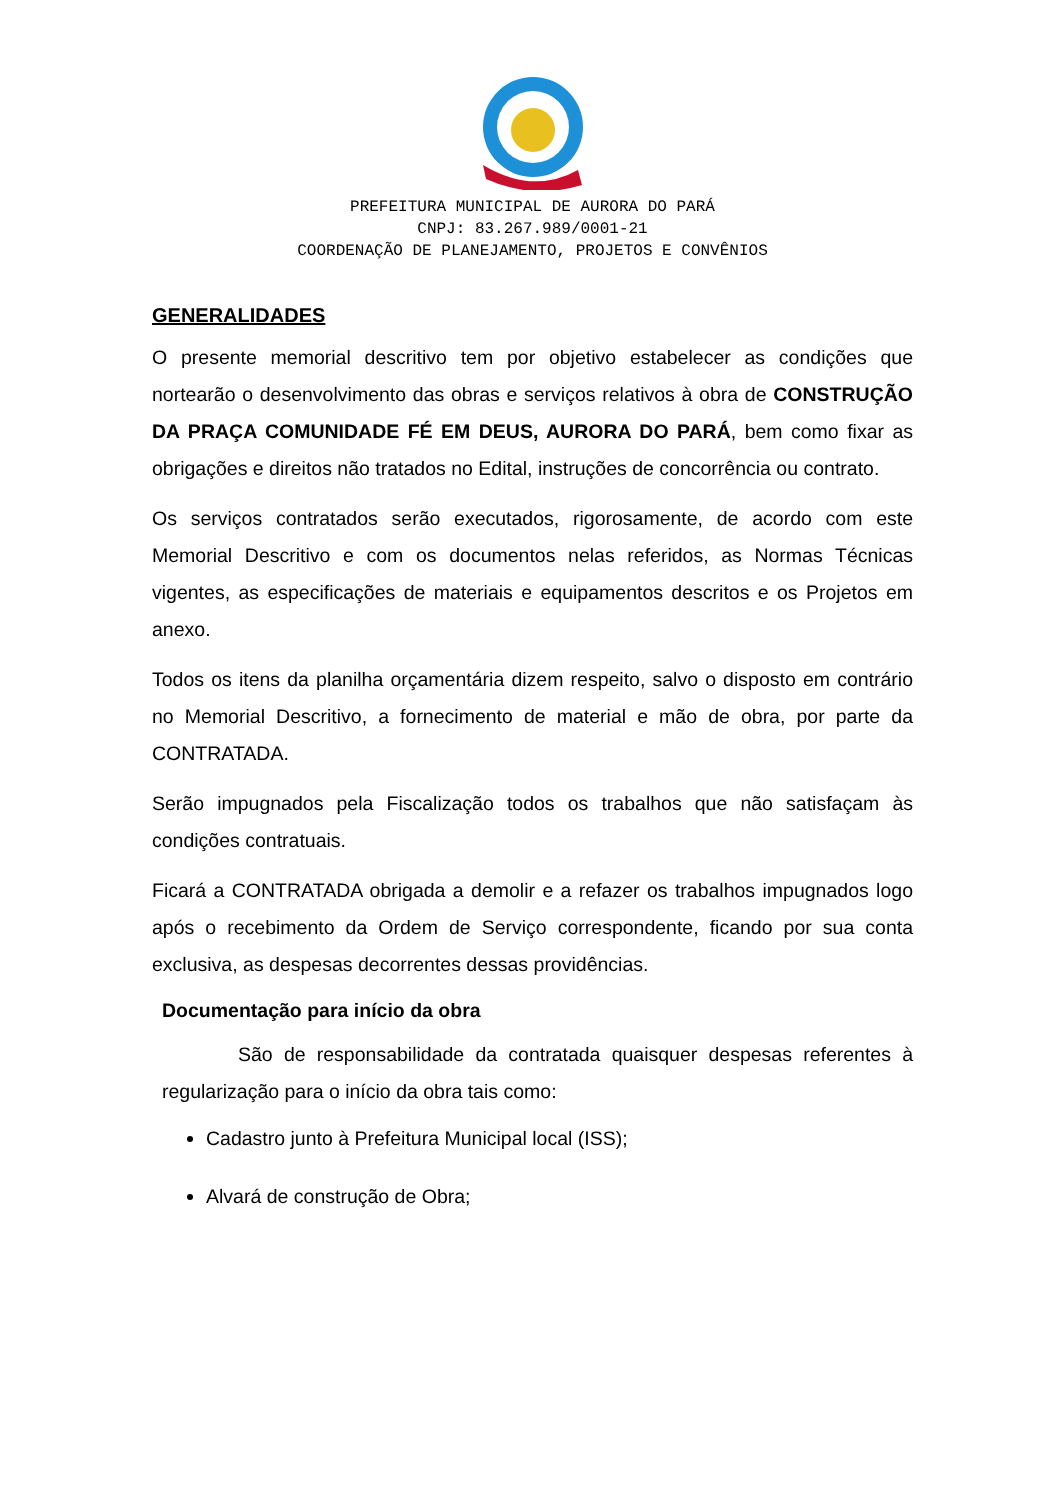PREFEITURA MUNICIPAL DE AURORA DO PARÁ
CNPJ: 83.267.989/0001-21
COORDENAÇÃO DE PLANEJAMENTO, PROJETOS E CONVÊNIOS
GENERALIDADES
O presente memorial descritivo tem por objetivo estabelecer as condições que nortearão o desenvolvimento das obras e serviços relativos à obra de CONSTRUÇÃO DA PRAÇA COMUNIDADE FÉ EM DEUS, AURORA DO PARÁ, bem como fixar as obrigações e direitos não tratados no Edital, instruções de concorrência ou contrato.
Os serviços contratados serão executados, rigorosamente, de acordo com este Memorial Descritivo e com os documentos nelas referidos, as Normas Técnicas vigentes, as especificações de materiais e equipamentos descritos e os Projetos em anexo.
Todos os itens da planilha orçamentária dizem respeito, salvo o disposto em contrário no Memorial Descritivo, a fornecimento de material e mão de obra, por parte da CONTRATADA.
Serão impugnados pela Fiscalização todos os trabalhos que não satisfaçam às condições contratuais.
Ficará a CONTRATADA obrigada a demolir e a refazer os trabalhos impugnados logo após o recebimento da Ordem de Serviço correspondente, ficando por sua conta exclusiva, as despesas decorrentes dessas providências.
Documentação para início da obra
São de responsabilidade da contratada quaisquer despesas referentes à regularização para o início da obra tais como:
Cadastro junto à Prefeitura Municipal local (ISS);
Alvará de construção de Obra;